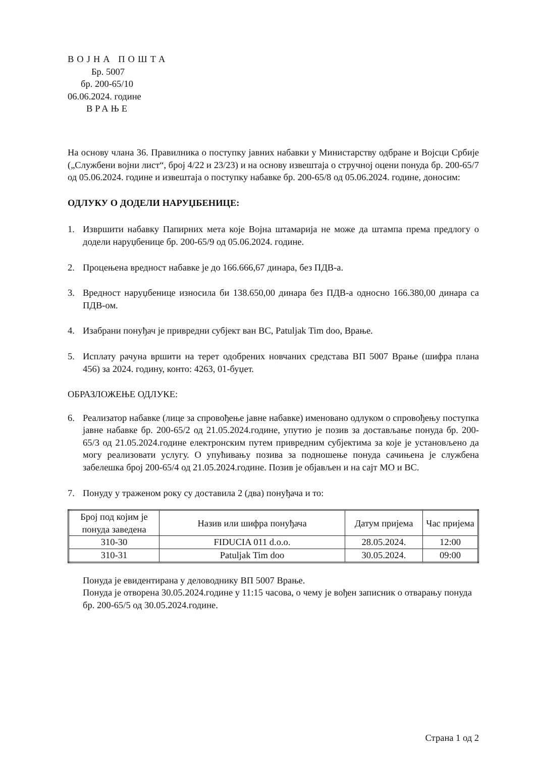ВОЈНА ПОШТА
Бр. 5007
бр. 200-65/10
06.06.2024. године
ВРАЊЕ
На основу члана 36. Правилника о поступку јавних набавки у Министарству одбране и Војсци Србије („Службени војни лист“, број 4/22 и 23/23) и на основу извештаја о стручној оцени понуда бр. 200-65/7 од 05.06.2024. године и извештаја о поступку набавке бр. 200-65/8 од 05.06.2024. године, доносим:
ОДЛУКУ О ДОДЕЛИ НАРУЏБЕНИЦЕ:
1. Извршити набавку Папирних мета које Војна штамарија не може да штампа према предлогу о додели наруџбенице бр. 200-65/9 од 05.06.2024. године.
2. Процењена вредност набавке је до 166.666,67 динара, без ПДВ-а.
3. Вредност наруџбенице износила би 138.650,00 динара без ПДВ-а односно 166.380,00 динара са ПДВ-ом.
4. Изабрани понуђач је привредни субјект ван ВС, Patuljak Tim doo, Врање.
5. Исплату рачуна вршити на терет одобрених новчаних средстава ВП 5007 Врање (шифра плана 456) за 2024. годину, конто: 4263, 01-буџет.
ОБРАЗЛОЖЕЊЕ ОДЛУКЕ:
6. Реализатор набавке (лице за спровођење јавне набавке) именовано одлуком о спровођењу поступка јавне набавке бр. 200-65/2 од 21.05.2024.године, упутио је позив за достављање понуда бр. 200-65/3 од 21.05.2024.године електронским путем привредним субјектима за које је установљено да могу реализовати услугу. О упућивању позива за подношење понуда сачињена је службена забелешка број 200-65/4 од 21.05.2024.године. Позив је објављен и на сајт МО и ВС.
7. Понуду у траженом року су доставила 2 (два) понуђача и то:
| Број под којим је понуда заведена | Назив или шифра понуђача | Датум пријема | Час пријема |
| --- | --- | --- | --- |
| 310-30 | FIDUCIA 011 d.o.o. | 28.05.2024. | 12:00 |
| 310-31 | Patuljak Tim doo | 30.05.2024. | 09:00 |
Понуда је евидентирана у деловоднику ВП 5007 Врање.
Понуда је отворена 30.05.2024.године у 11:15 часова, о чему је вођен записник о отварању понуда бр. 200-65/5 од 30.05.2024.године.
Страна 1 од 2